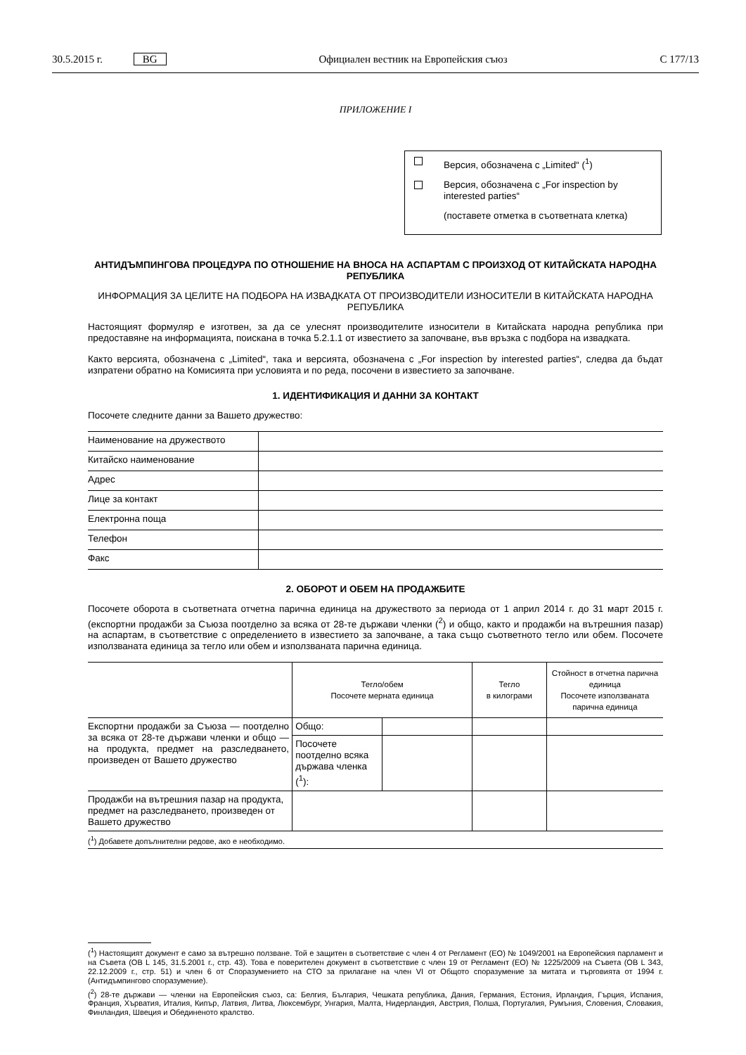30.5.2015 г. BG Официален вестник на Европейския съюз C 177/13
ПРИЛОЖЕНИЕ I
Версия, обозначена с „Limited“ (<sup>1</sup>)
Версия, обозначена с „For inspection by interested parties“
(поставете отметка в съответната клетка)
АНТИДЪМПИНГОВА ПРОЦЕДУРА ПО ОТНОШЕНИЕ НА ВНОСА НА АСПАРТАМ С ПРОИЗХОД ОТ КИТАЙСКАТА НАРОДНА РЕПУБЛИКА
ИНФОРМАЦИЯ ЗА ЦЕЛИТЕ НА ПОДБОРА НА ИЗВАДКАТА ОТ ПРОИЗВОДИТЕЛИ ИЗНОСИТЕЛИ В КИТАЙСКАТА НАРОДНА РЕПУБЛИКА
Настоящият формуляр е изготвен, за да се улеснят производителите износители в Китайската народна република при предоставяне на информацията, поискана в точка 5.2.1.1 от известието за започване, във връзка с подбора на извадката.
Както версията, обозначена с „Limited“, така и версията, обозначена с „For inspection by interested parties“, следва да бъдат изпратени обратно на Комисията при условията и по реда, посочени в известието за започване.
1. ИДЕНТИФИКАЦИЯ И ДАННИ ЗА КОНТАКТ
Посочете следните данни за Вашето дружество:
| Наименование на дружеството | |
| Китайско наименование | |
| Адрес | |
| Лице за контакт | |
| Електронна поща | |
| Телефон | |
| Факс | |
2. ОБОРОТ И ОБЕМ НА ПРОДАЖБИТЕ
Посочете оборота в съответната отчетна парична единица на дружеството за периода от 1 април 2014 г. до 31 март 2015 г. (експортни продажби за Съюза поотделно за всяка от 28-те държави членки (<sup>2</sup>) и общо, както и продажби на вътрешния пазар) на аспартам, в съответствие с определението в известието за започване, а така също съответното тегло или обем. Посочете използваната единица за тегло или обем и използваната парична единица.
| | Тегло/обем Посочете мерната единица | | Тегло в килограми | Стойност в отчетна парична единица Посочете използваната парична единица |
| --- | --- | --- | --- | --- |
| Експортни продажби за Съюза — поотделно за всяка от 28-те държави членки и общо — на продукта, предмет на разследването, произведен от Вашето дружество | Общо: | | | |
| | Посочете поотделно всяка държава членка (<sup>1</sup>): | | | |
| Продажби на вътрешния пазар на продукта, предмет на разследването, произведен от Вашето дружество | | | | |
| (<sup>1</sup>) Добавете допълнителни редове, ако е необходимо. | | | | |
(<sup>1</sup>) Настоящият документ е само за вътрешно ползване. Той е защитен в съответствие с член 4 от Регламент (ЕО) № 1049/2001 на Европейския парламент и на Съвета (ОВ L 145, 31.5.2001 г., стр. 43). Това е поверителен документ в съответствие с член 19 от Регламент (ЕО) № 1225/2009 на Съвета (ОВ L 343, 22.12.2009 г., стр. 51) и член 6 от Споразумението на СТО за прилагане на член VI от Общото споразумение за митата и търговията от 1994 г. (Антидъмпингово споразумение).
(<sup>2</sup>) 28-те държави — членки на Европейския съюз, са: Белгия, България, Чешката република, Дания, Германия, Естония, Ирландия, Гърция, Испания, Франция, Хърватия, Италия, Кипър, Латвия, Литва, Люксембург, Унгария, Малта, Нидерландия, Австрия, Полша, Португалия, Румъния, Словения, Словакия, Финландия, Швеция и Обединеното кралство.